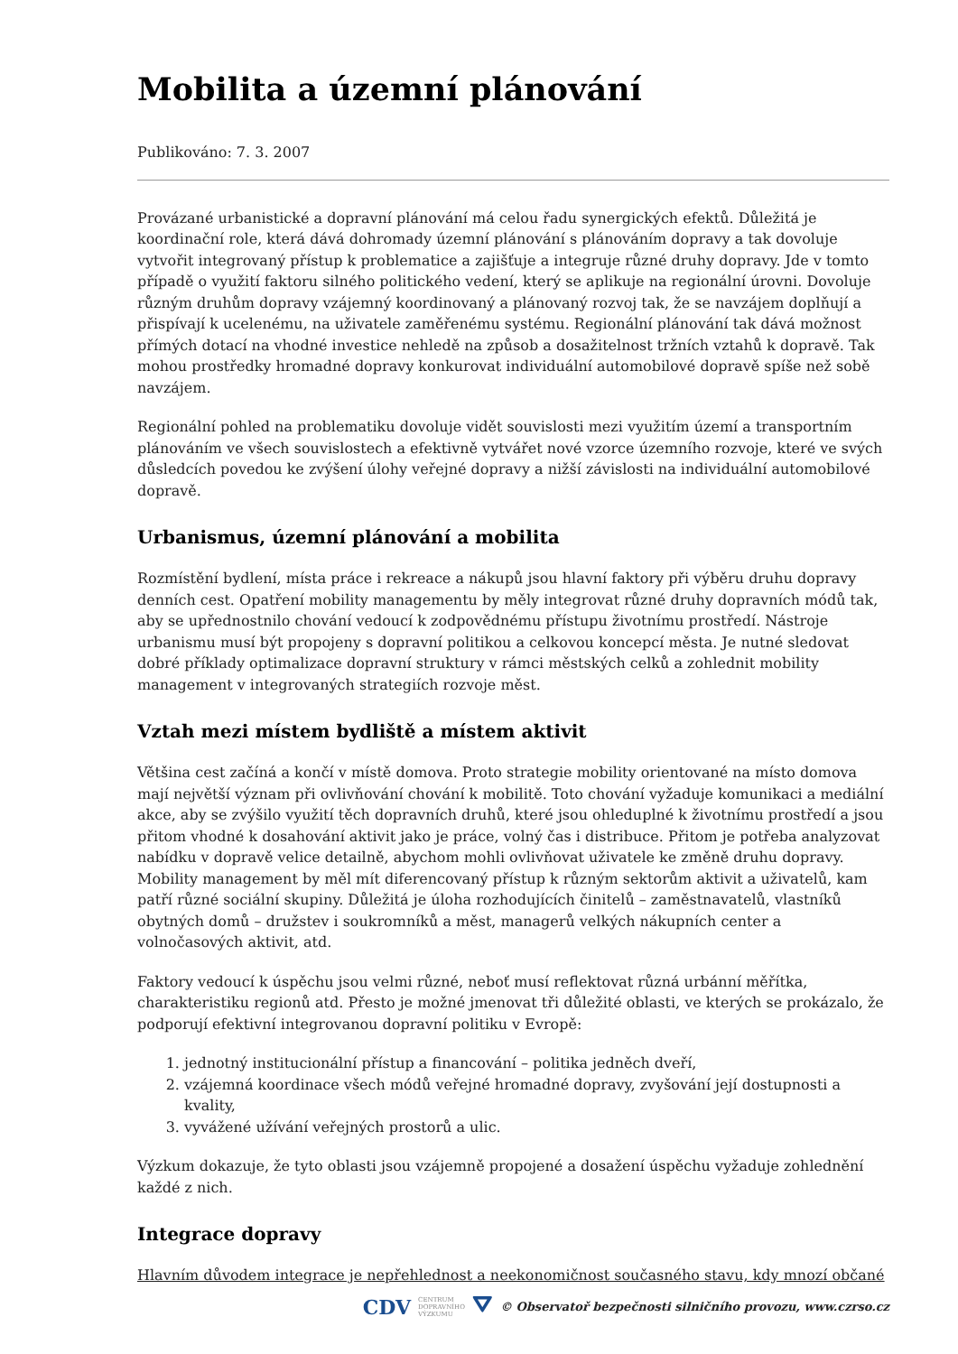Mobilita a územní plánování
Publikováno: 7. 3. 2007
Provázané urbanistické a dopravní plánování má celou řadu synergických efektů. Důležitá je koordinační role, která dává dohromady územní plánování s plánováním dopravy a tak dovoluje vytvořit integrovaný přístup k problematice a zajišťuje a integruje různé druhy dopravy. Jde v tomto případě o využití faktoru silného politického vedení, který se aplikuje na regionální úrovni. Dovoluje různým druhům dopravy vzájemný koordinovaný a plánovaný rozvoj tak, že se navzájem doplňují a přispívají k ucelenému, na uživatele zaměřenému systému. Regionální plánování tak dává možnost přímých dotací na vhodné investice nehledě na způsob a dosažitelnost tržních vztahů k dopravě. Tak mohou prostředky hromadné dopravy konkurovat individuální automobilové dopravě spíše než sobě navzájem.
Regionální pohled na problematiku dovoluje vidět souvislosti mezi využitím území a transportním plánováním ve všech souvislostech a efektivně vytvářet nové vzorce územního rozvoje, které ve svých důsledcích povedou ke zvýšení úlohy veřejné dopravy a nižší závislosti na individuální automobilové dopravě.
Urbanismus, územní plánování a mobilita
Rozmístění bydlení, místa práce i rekreace a nákupů jsou hlavní faktory při výběru druhu dopravy denních cest. Opatření mobility managementu by měly integrovat různé druhy dopravních módů tak, aby se upřednostnilo chování vedoucí k zodpovědnému přístupu životnímu prostředí. Nástroje urbanismu musí být propojeny s dopravní politikou a celkovou koncepcí města. Je nutné sledovat dobré příklady optimalizace dopravní struktury v rámci městských celků a zohlednit mobility management v integrovaných strategiích rozvoje měst.
Vztah mezi místem bydliště a místem aktivit
Většina cest začíná a končí v místě domova. Proto strategie mobility orientované na místo domova mají největší význam při ovlivňování chování k mobilitě. Toto chování vyžaduje komunikaci a mediální akce, aby se zvýšilo využití těch dopravních druhů, které jsou ohleduplné k životnímu prostředí a jsou přitom vhodné k dosahování aktivit jako je práce, volný čas i distribuce. Přitom je potřeba analyzovat nabídku v dopravě velice detailně, abychom mohli ovlivňovat uživatele ke změně druhu dopravy. Mobility management by měl mít diferencovaný přístup k různým sektorům aktivit a uživatelů, kam patří různé sociální skupiny. Důležitá je úloha rozhodujících činitelů – zaměstnavatelů, vlastníků obytných domů – družstev i soukromníků a měst, managerů velkých nákupních center a volnočasových aktivit, atd.
Faktory vedoucí k úspěchu jsou velmi různé, neboť musí reflektovat různá urbánní měřítka, charakteristiku regionů atd. Přesto je možné jmenovat tři důležité oblasti, ve kterých se prokázalo, že podporují efektivní integrovanou dopravní politiku v Evropě:
1. jednotný institucionální přístup a financování – politika jedněch dveří,
2. vzájemná koordinace všech módů veřejné hromadné dopravy, zvyšování její dostupnosti a kvality,
3. vyvážené užívání veřejných prostorů a ulic.
Výzkum dokazuje, že tyto oblasti jsou vzájemně propojené a dosažení úspěchu vyžaduje zohlednění každé z nich.
Integrace dopravy
Hlavním důvodem integrace je nepřehlednost a neekonomičnost současného stavu, kdy mnozí občané
CDV CENTRUM
DOPRAVNÍHO
VÝZKUMU ⛛ © Observatoř bezpečnosti silničního provozu, www.czrso.cz